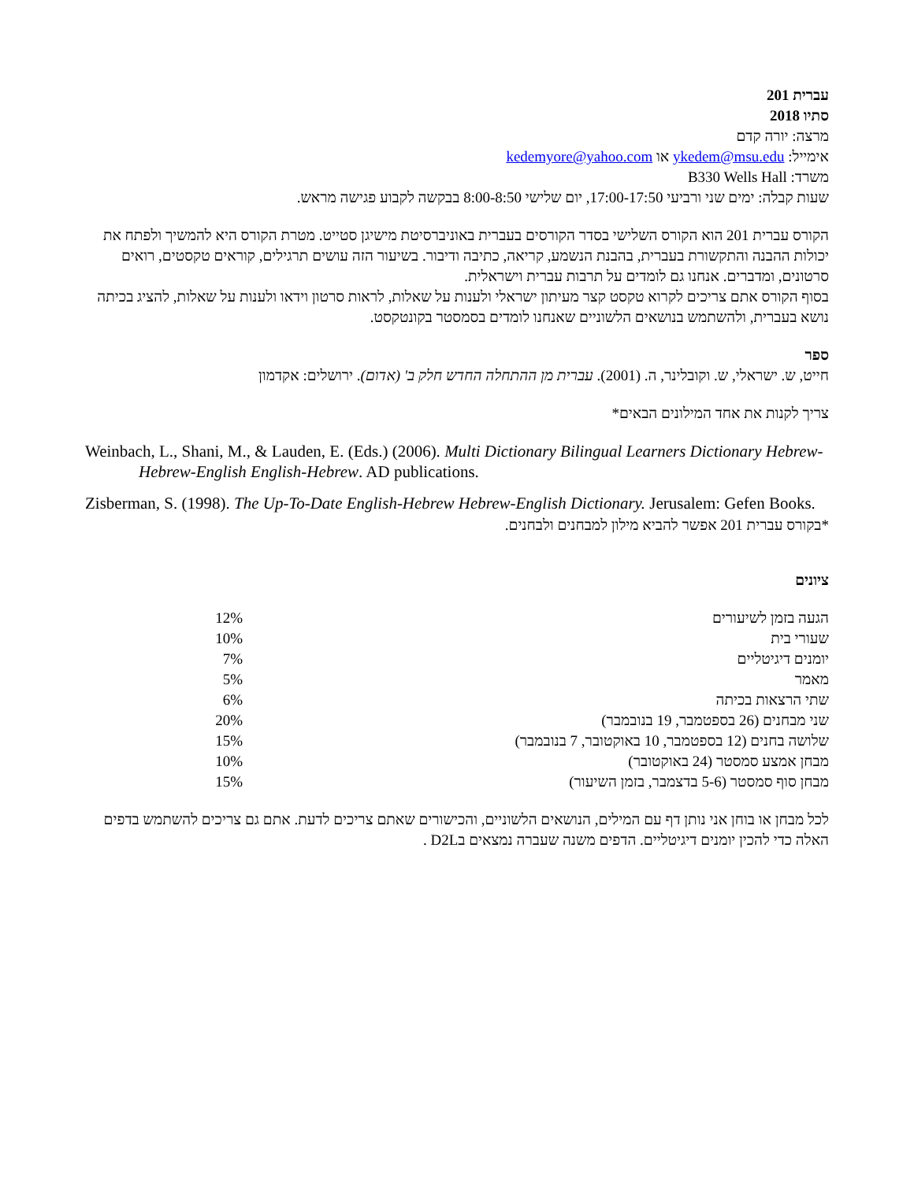עברית 201
סתיו 2018
מרצה: יורה קדם
אימייל: ykedem@msu.edu או kedemyore@yahoo.com
משרד: B330 Wells Hall
שעות קבלה: ימים שני ורביעי 17:00-17:50, יום שלישי 8:00-8:50 בבקשה לקבוע פגישה מראש.
הקורס עברית 201 הוא הקורס השלישי בסדר הקורסים בעברית באוניברסיטת מישיגן סטייט. מטרת הקורס היא להמשיך ולפתח את יכולות ההבנה והתקשורת בעברית, בהבנת הנשמע, קריאה, כתיבה ודיבור. בשיעור הזה עושים תרגילים, קוראים טקסטים, רואים סרטונים, ומדברים. אנחנו גם לומדים על תרבות עברית וישראלית.
בסוף הקורס אתם צריכים לקרוא טקסט קצר מעיתון ישראלי ולענות על שאלות, לראות סרטון וידאו ולענות על שאלות, להציג בכיתה נושא בעברית, ולהשתמש בנושאים הלשוניים שאנחנו לומדים בסמסטר בקונטקסט.
ספר
חייט, ש. ישראלי, ש. וקובלינר, ה. (2001). עברית מן ההתחלה החדש חלק ב' (אדום). ירושלים: אקדמון
צריך לקנות את אחד המילונים הבאים*
Weinbach, L., Shani, M., & Lauden, E. (Eds.) (2006). Multi Dictionary Bilingual Learners Dictionary Hebrew-Hebrew-English English-Hebrew. AD publications.
Zisberman, S. (1998). The Up-To-Date English-Hebrew Hebrew-English Dictionary. Jerusalem: Gefen Books.
*בקורס עברית 201 אפשר להביא מילון למבחנים ולבחנים.
ציונים
| הגעה בזמן לשיעורים | 12% |
| שעורי בית | 10% |
| יומנים דיגיטליים | 7% |
| מאמר | 5% |
| שתי הרצאות בכיתה | 6% |
| שני מבחנים (26 בספטמבר, 19 בנובמבר) | 20% |
| שלושה בחנים (12 בספטמבר, 10 באוקטובר, 7 בנובמבר) | 15% |
| מבחן אמצע סמסטר (24 באוקטובר) | 10% |
| מבחן סוף סמסטר (5-6 בדצמבר, בזמן השיעור) | 15% |
לכל מבחן או בוחן אני נותן דף עם המילים, הנושאים הלשוניים, והכישורים שאתם צריכים לדעת. אתם גם צריכים להשתמש בדפים האלה כדי להכין יומנים דיגיטליים. הדפים משנה שעברה נמצאים בD2L .